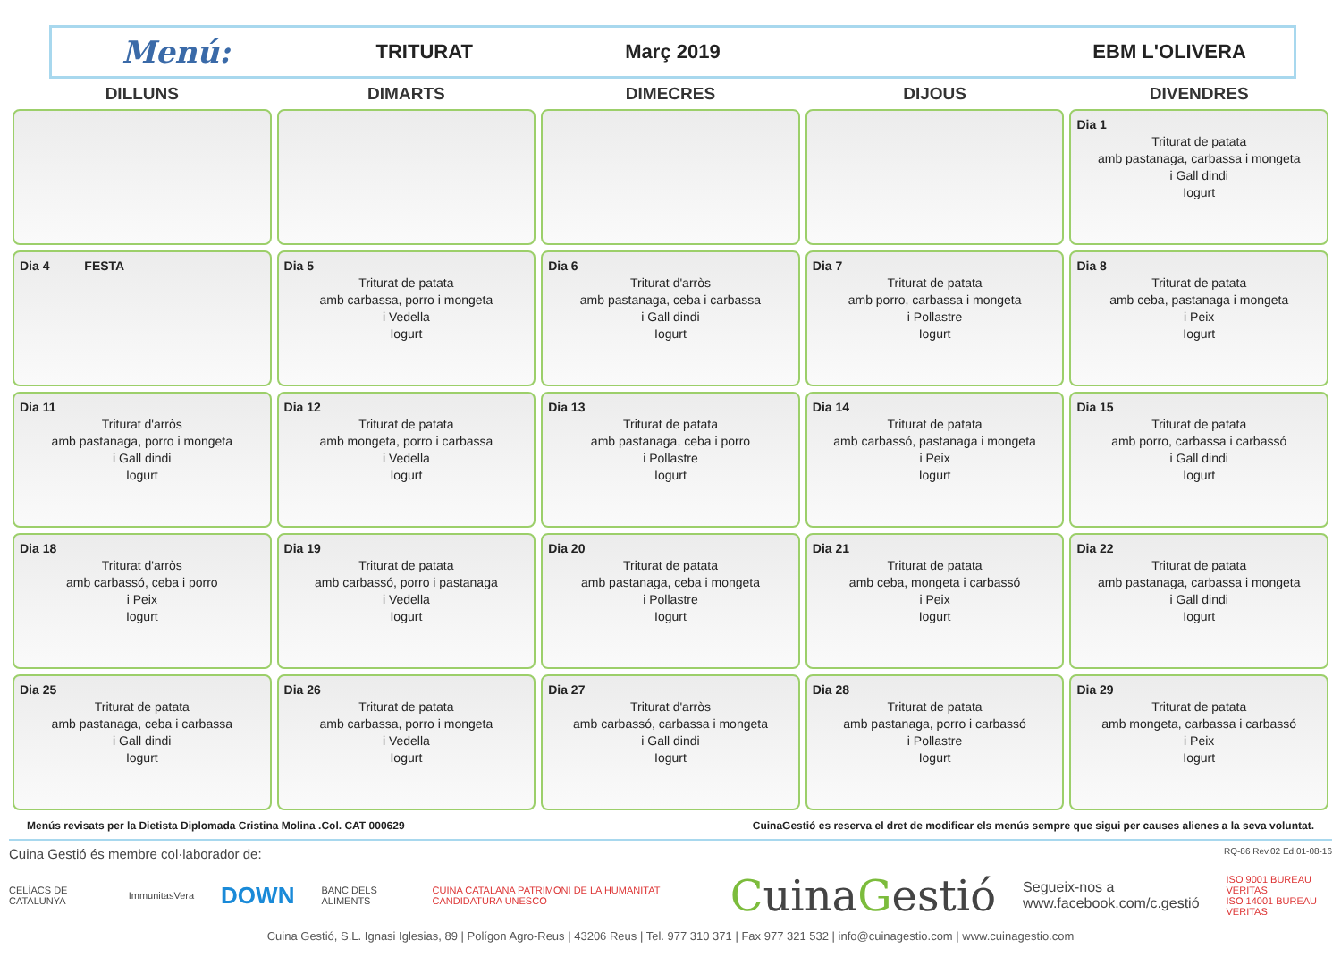Menú:
TRITURAT Març 2019 EBM L'OLIVERA
| DILLUNS | DIMARTS | DIMECRES | DIJOUS | DIVENDRES |
| --- | --- | --- | --- | --- |
| | | | | Dia 1 Triturat de patata amb pastanaga, carbassa i mongeta i Gall dindi Iogurt |
| Dia 4 FESTA | Dia 5 Triturat de patata amb carbassa, porro i mongeta i Vedella Iogurt | Dia 6 Triturat d'arròs amb pastanaga, ceba i carbassa i Gall dindi Iogurt | Dia 7 Triturat de patata amb porro, carbassa i mongeta i Pollastre Iogurt | Dia 8 Triturat de patata amb ceba, pastanaga i mongeta i Peix Iogurt |
| Dia 11 Triturat d'arròs amb pastanaga, porro i mongeta i Gall dindi Iogurt | Dia 12 Triturat de patata amb mongeta, porro i carbassa i Vedella Iogurt | Dia 13 Triturat de patata amb pastanaga, ceba i porro i Pollastre Iogurt | Dia 14 Triturat de patata amb carbassó, pastanaga i mongeta i Peix Iogurt | Dia 15 Triturat de patata amb porro, carbassa i carbassó i Gall dindi Iogurt |
| Dia 18 Triturat d'arròs amb carbassó, ceba i porro i Peix Iogurt | Dia 19 Triturat de patata amb carbassó, porro i pastanaga i Vedella Iogurt | Dia 20 Triturat de patata amb pastanaga, ceba i mongeta i Pollastre Iogurt | Dia 21 Triturat de patata amb ceba, mongeta i carbassó i Peix Iogurt | Dia 22 Triturat de patata amb pastanaga, carbassa i mongeta i Gall dindi Iogurt |
| Dia 25 Triturat de patata amb pastanaga, ceba i carbassa i Gall dindi Iogurt | Dia 26 Triturat de patata amb carbassa, porro i mongeta i Vedella Iogurt | Dia 27 Triturat d'arròs amb carbassó, carbassa i mongeta i Gall dindi Iogurt | Dia 28 Triturat de patata amb pastanaga, porro i carbassó i Pollastre Iogurt | Dia 29 Triturat de patata amb mongeta, carbassa i carbassó i Peix Iogurt |
Menús revisats per la Dietista Diplomada Cristina Molina .Col. CAT 000629 CuinaGestió es reserva el dret de modificar els menús sempre que sigui per causes alienes a la seva voluntat.
Cuina Gestió és membre col·laborador de: RQ-86 Rev.02 Ed.01-08-16
CELÍACS DE CATALUNYA ImmunitasVera DOWN BANC DELS ALIMENTS CUINA CATALANA PATRIMONI DE LA HUMANITAT CANDIDATURA UNESCO CuinaGestió Segueix-nos a
www.facebook.com/c.gestió ISO 9001 BUREAU VERITAS
ISO 14001 BUREAU VERITAS
Cuina Gestió, S.L. Ignasi Iglesias, 89 | Polígon Agro-Reus | 43206 Reus | Tel. 977 310 371 | Fax 977 321 532 | info@cuinagestio.com | www.cuinagestio.com